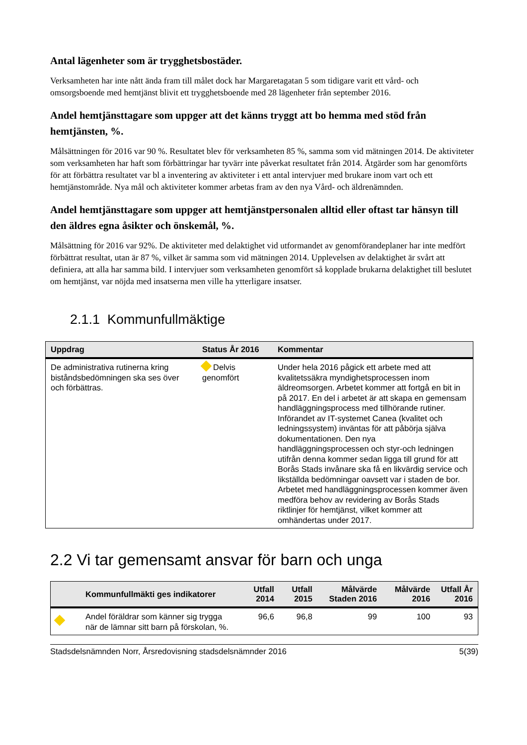Antal lägenheter som är trygghetsbostäder.
Verksamheten har inte nått ända fram till målet dock har Margaretagatan 5 som tidigare varit ett vård- och omsorgsboende med hemtjänst blivit ett trygghetsboende med 28 lägenheter från september 2016.
Andel hemtjänsttagare som uppger att det känns tryggt att bo hemma med stöd från hemtjänsten, %.
Målsättningen för 2016 var 90 %. Resultatet blev för verksamheten 85 %, samma som vid mätningen 2014. De aktiviteter som verksamheten har haft som förbättringar har tyvärr inte påverkat resultatet från 2014. Åtgärder som har genomförts för att förbättra resultatet var bl a inventering av aktiviteter i ett antal intervjuer med brukare inom vart och ett hemtjänstområde. Nya mål och aktiviteter kommer arbetas fram av den nya Vård- och äldrenämnden.
Andel hemtjänsttagare som uppger att hemtjänstpersonalen alltid eller oftast tar hänsyn till den äldres egna åsikter och önskemål, %.
Målsättning för 2016 var 92%. De aktiviteter med delaktighet vid utformandet av genomförandeplaner har inte medfört förbättrat resultat, utan är 87 %, vilket är samma som vid mätningen 2014. Upplevelsen av delaktighet är svårt att definiera, att alla har samma bild. I intervjuer som verksamheten genomfört så kopplade brukarna delaktighet till beslutet om hemtjänst, var nöjda med insatserna men ville ha ytterligare insatser.
2.1.1 Kommunfullmäktige
| Uppdrag | Status År 2016 | Kommentar |
| --- | --- | --- |
| De administrativa rutinerna kring biståndsbedömningen ska ses över och förbättras. | Delvis genomfört | Under hela 2016 pågick ett arbete med att kvalitetssäkra myndighetsprocessen inom äldreomsorgen. Arbetet kommer att fortgå en bit in på 2017. En del i arbetet är att skapa en gemensam handläggningsprocess med tillhörande rutiner. Införandet av IT-systemet Canea (kvalitet och ledningssystem) inväntas för att påbörja själva dokumentationen. Den nya handläggningsprocessen och styr-och ledningen utifrån denna kommer sedan ligga till grund för att Borås Stads invånare ska få en likvärdig service och likställda bedömningar oavsett var i staden de bor. Arbetet med handläggningsprocessen kommer även medföra behov av revidering av Borås Stads riktlinjer för hemtjänst, vilket kommer att omhändertas under 2017. |
2.2 Vi tar gemensamt ansvar för barn och unga
| | Kommunfullmäkti ges indikatorer | Utfall 2014 | Utfall 2015 | Målvärde Staden 2016 | Målvärde 2016 | Utfall År 2016 |
| --- | --- | --- | --- | --- | --- | --- |
| | Andel föräldrar som känner sig trygga när de lämnar sitt barn på förskolan, %. | 96,6 | 96,8 | 99 | 100 | 93 |
Stadsdelsnämnden Norr, Årsredovisning stadsdelsnämnder 2016 5(39)